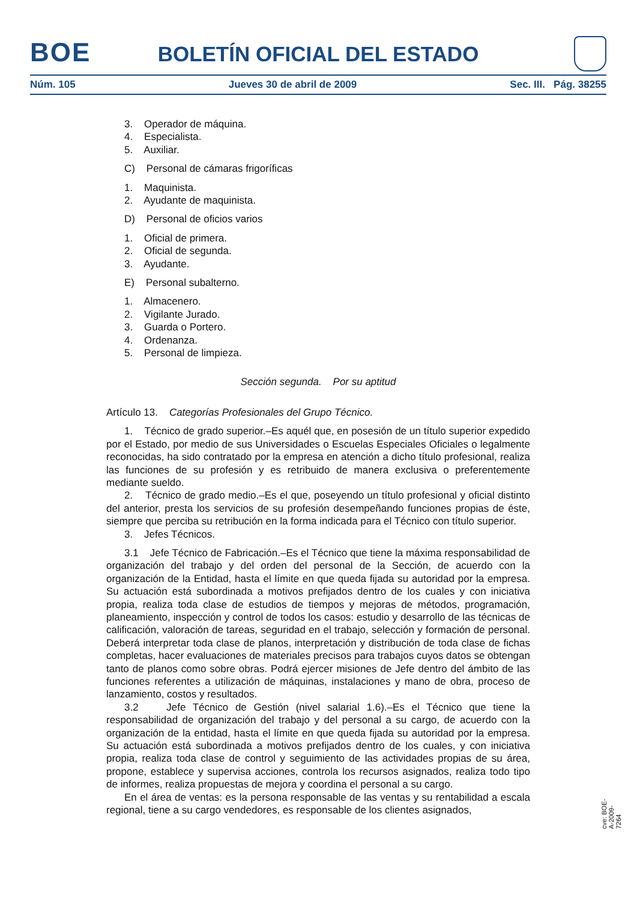BOE
BOLETÍN OFICIAL DEL ESTADO
Núm. 105 Jueves 30 de abril de 2009 Sec. III. Pág. 38255
3. Operador de máquina.
4. Especialista.
5. Auxiliar.
C) Personal de cámaras frigoríficas
1. Maquinista.
2. Ayudante de maquinista.
D) Personal de oficios varios
1. Oficial de primera.
2. Oficial de segunda.
3. Ayudante.
E) Personal subalterno.
1. Almacenero.
2. Vigilante Jurado.
3. Guarda o Portero.
4. Ordenanza.
5. Personal de limpieza.
Sección segunda. Por su aptitud
Artículo 13. Categorías Profesionales del Grupo Técnico.
1. Técnico de grado superior.–Es aquél que, en posesión de un título superior expedido por el Estado, por medio de sus Universidades o Escuelas Especiales Oficiales o legalmente reconocidas, ha sido contratado por la empresa en atención a dicho título profesional, realiza las funciones de su profesión y es retribuido de manera exclusiva o preferentemente mediante sueldo.
2. Técnico de grado medio.–Es el que, poseyendo un título profesional y oficial distinto del anterior, presta los servicios de su profesión desempeñando funciones propias de éste, siempre que perciba su retribución en la forma indicada para el Técnico con título superior.
3. Jefes Técnicos.
3.1 Jefe Técnico de Fabricación.–Es el Técnico que tiene la máxima responsabilidad de organización del trabajo y del orden del personal de la Sección, de acuerdo con la organización de la Entidad, hasta el límite en que queda fijada su autoridad por la empresa. Su actuación está subordinada a motivos prefijados dentro de los cuales y con iniciativa propia, realiza toda clase de estudios de tiempos y mejoras de métodos, programación, planeamiento, inspección y control de todos los casos: estudio y desarrollo de las técnicas de calificación, valoración de tareas, seguridad en el trabajo, selección y formación de personal. Deberá interpretar toda clase de planos, interpretación y distribución de toda clase de fichas completas, hacer evaluaciones de materiales precisos para trabajos cuyos datos se obtengan tanto de planos como sobre obras. Podrá ejercer misiones de Jefe dentro del ámbito de las funciones referentes a utilización de máquinas, instalaciones y mano de obra, proceso de lanzamiento, costos y resultados.
3.2 Jefe Técnico de Gestión (nivel salarial 1.6).–Es el Técnico que tiene la responsabilidad de organización del trabajo y del personal a su cargo, de acuerdo con la organización de la entidad, hasta el límite en que queda fijada su autoridad por la empresa. Su actuación está subordinada a motivos prefijados dentro de los cuales, y con iniciativa propia, realiza toda clase de control y seguimiento de las actividades propias de su área, propone, establece y supervisa acciones, controla los recursos asignados, realiza todo tipo de informes, realiza propuestas de mejora y coordina el personal a su cargo.
En el área de ventas: es la persona responsable de las ventas y su rentabilidad a escala regional, tiene a su cargo vendedores, es responsable de los clientes asignados,
cve: BOE-A-2009-7264